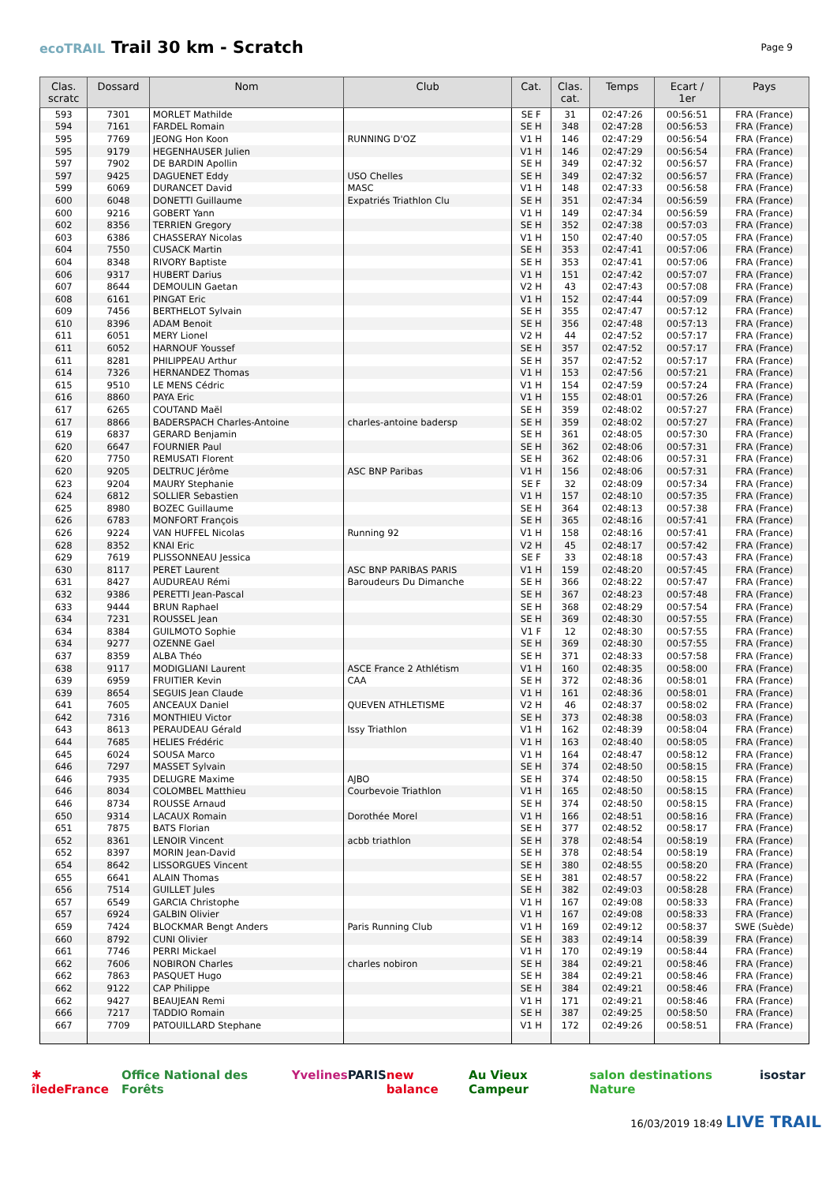ecoTRAIL Trail 30 km - Scratch
Page 9
| Clas. scratc | Dossard | Nom | Club | Cat. | Clas. cat. | Temps | Ecart / 1er | Pays |
| --- | --- | --- | --- | --- | --- | --- | --- | --- |
| 593 | 7301 | MORLET Mathilde | | SE F | 31 | 02:47:26 | 00:56:51 | FRA (France) |
| 594 | 7161 | FARDEL Romain | | SE H | 348 | 02:47:28 | 00:56:53 | FRA (France) |
| 595 | 7769 | JEONG Hon Koon | RUNNING D'OZ | V1 H | 146 | 02:47:29 | 00:56:54 | FRA (France) |
| 595 | 9179 | HEGENHAUSER Julien | | V1 H | 146 | 02:47:29 | 00:56:54 | FRA (France) |
| 597 | 7902 | DE BARDIN Apollin | | SE H | 349 | 02:47:32 | 00:56:57 | FRA (France) |
| 597 | 9425 | DAGUENET Eddy | USO Chelles | SE H | 349 | 02:47:32 | 00:56:57 | FRA (France) |
| 599 | 6069 | DURANCET David | MASC | V1 H | 148 | 02:47:33 | 00:56:58 | FRA (France) |
| 600 | 6048 | DONETTI Guillaume | Expatriés Triathlon Clu | SE H | 351 | 02:47:34 | 00:56:59 | FRA (France) |
| 600 | 9216 | GOBERT Yann | | V1 H | 149 | 02:47:34 | 00:56:59 | FRA (France) |
| 602 | 8356 | TERRIEN Gregory | | SE H | 352 | 02:47:38 | 00:57:03 | FRA (France) |
| 603 | 6386 | CHASSERAY Nicolas | | V1 H | 150 | 02:47:40 | 00:57:05 | FRA (France) |
| 604 | 7550 | CUSACK Martin | | SE H | 353 | 02:47:41 | 00:57:06 | FRA (France) |
| 604 | 8348 | RIVORY Baptiste | | SE H | 353 | 02:47:41 | 00:57:06 | FRA (France) |
| 606 | 9317 | HUBERT Darius | | V1 H | 151 | 02:47:42 | 00:57:07 | FRA (France) |
| 607 | 8644 | DEMOULIN Gaetan | | V2 H | 43 | 02:47:43 | 00:57:08 | FRA (France) |
| 608 | 6161 | PINGAT Eric | | V1 H | 152 | 02:47:44 | 00:57:09 | FRA (France) |
| 609 | 7456 | BERTHELOT Sylvain | | SE H | 355 | 02:47:47 | 00:57:12 | FRA (France) |
| 610 | 8396 | ADAM Benoit | | SE H | 356 | 02:47:48 | 00:57:13 | FRA (France) |
| 611 | 6051 | MERY Lionel | | V2 H | 44 | 02:47:52 | 00:57:17 | FRA (France) |
| 611 | 6052 | HARNOUF Youssef | | SE H | 357 | 02:47:52 | 00:57:17 | FRA (France) |
| 611 | 8281 | PHILIPPEAU Arthur | | SE H | 357 | 02:47:52 | 00:57:17 | FRA (France) |
| 614 | 7326 | HERNANDEZ Thomas | | V1 H | 153 | 02:47:56 | 00:57:21 | FRA (France) |
| 615 | 9510 | LE MENS Cédric | | V1 H | 154 | 02:47:59 | 00:57:24 | FRA (France) |
| 616 | 8860 | PAYA Eric | | V1 H | 155 | 02:48:01 | 00:57:26 | FRA (France) |
| 617 | 6265 | COUTAND Maël | | SE H | 359 | 02:48:02 | 00:57:27 | FRA (France) |
| 617 | 8866 | BADERSPACH Charles-Antoine | charles-antoine badersp | SE H | 359 | 02:48:02 | 00:57:27 | FRA (France) |
| 619 | 6837 | GERARD Benjamin | | SE H | 361 | 02:48:05 | 00:57:30 | FRA (France) |
| 620 | 6647 | FOURNIER Paul | | SE H | 362 | 02:48:06 | 00:57:31 | FRA (France) |
| 620 | 7750 | REMUSATI Florent | | SE H | 362 | 02:48:06 | 00:57:31 | FRA (France) |
| 620 | 9205 | DELTRUC Jérôme | ASC BNP Paribas | V1 H | 156 | 02:48:06 | 00:57:31 | FRA (France) |
| 623 | 9204 | MAURY Stephanie | | SE F | 32 | 02:48:09 | 00:57:34 | FRA (France) |
| 624 | 6812 | SOLLIER Sebastien | | V1 H | 157 | 02:48:10 | 00:57:35 | FRA (France) |
| 625 | 8980 | BOZEC Guillaume | | SE H | 364 | 02:48:13 | 00:57:38 | FRA (France) |
| 626 | 6783 | MONFORT François | | SE H | 365 | 02:48:16 | 00:57:41 | FRA (France) |
| 626 | 9224 | VAN HUFFEL Nicolas | Running 92 | V1 H | 158 | 02:48:16 | 00:57:41 | FRA (France) |
| 628 | 8352 | KNAI Eric | | V2 H | 45 | 02:48:17 | 00:57:42 | FRA (France) |
| 629 | 7619 | PLISSONNEAU Jessica | | SE F | 33 | 02:48:18 | 00:57:43 | FRA (France) |
| 630 | 8117 | PERET Laurent | ASC BNP PARIBAS PARIS | V1 H | 159 | 02:48:20 | 00:57:45 | FRA (France) |
| 631 | 8427 | AUDUREAU Rémi | Baroudeurs Du Dimanche | SE H | 366 | 02:48:22 | 00:57:47 | FRA (France) |
| 632 | 9386 | PERETTI Jean-Pascal | | SE H | 367 | 02:48:23 | 00:57:48 | FRA (France) |
| 633 | 9444 | BRUN Raphael | | SE H | 368 | 02:48:29 | 00:57:54 | FRA (France) |
| 634 | 7231 | ROUSSEL Jean | | SE H | 369 | 02:48:30 | 00:57:55 | FRA (France) |
| 634 | 8384 | GUILMOTO Sophie | | V1 F | 12 | 02:48:30 | 00:57:55 | FRA (France) |
| 634 | 9277 | OZENNE Gael | | SE H | 369 | 02:48:30 | 00:57:55 | FRA (France) |
| 637 | 8359 | ALBA Théo | | SE H | 371 | 02:48:33 | 00:57:58 | FRA (France) |
| 638 | 9117 | MODIGLIANI Laurent | ASCE France 2 Athlétism | V1 H | 160 | 02:48:35 | 00:58:00 | FRA (France) |
| 639 | 6959 | FRUITIER Kevin | CAA | SE H | 372 | 02:48:36 | 00:58:01 | FRA (France) |
| 639 | 8654 | SEGUIS Jean Claude | | V1 H | 161 | 02:48:36 | 00:58:01 | FRA (France) |
| 641 | 7605 | ANCEAUX Daniel | QUEVEN ATHLETISME | V2 H | 46 | 02:48:37 | 00:58:02 | FRA (France) |
| 642 | 7316 | MONTHIEU Victor | | SE H | 373 | 02:48:38 | 00:58:03 | FRA (France) |
| 643 | 8613 | PERAUDEAU Gérald | Issy Triathlon | V1 H | 162 | 02:48:39 | 00:58:04 | FRA (France) |
| 644 | 7685 | HELIES Frédéric | | V1 H | 163 | 02:48:40 | 00:58:05 | FRA (France) |
| 645 | 6024 | SOUSA Marco | | V1 H | 164 | 02:48:47 | 00:58:12 | FRA (France) |
| 646 | 7297 | MASSET Sylvain | | SE H | 374 | 02:48:50 | 00:58:15 | FRA (France) |
| 646 | 7935 | DELUGRE Maxime | AJBO | SE H | 374 | 02:48:50 | 00:58:15 | FRA (France) |
| 646 | 8034 | COLOMBEL Matthieu | Courbevoie Triathlon | V1 H | 165 | 02:48:50 | 00:58:15 | FRA (France) |
| 646 | 8734 | ROUSSE Arnaud | | SE H | 374 | 02:48:50 | 00:58:15 | FRA (France) |
| 650 | 9314 | LACAUX Romain | Dorothée Morel | V1 H | 166 | 02:48:51 | 00:58:16 | FRA (France) |
| 651 | 7875 | BATS Florian | | SE H | 377 | 02:48:52 | 00:58:17 | FRA (France) |
| 652 | 8361 | LENOIR Vincent | acbb triathlon | SE H | 378 | 02:48:54 | 00:58:19 | FRA (France) |
| 652 | 8397 | MORIN Jean-David | | SE H | 378 | 02:48:54 | 00:58:19 | FRA (France) |
| 654 | 8642 | LISSORGUES Vincent | | SE H | 380 | 02:48:55 | 00:58:20 | FRA (France) |
| 655 | 6641 | ALAIN Thomas | | SE H | 381 | 02:48:57 | 00:58:22 | FRA (France) |
| 656 | 7514 | GUILLET Jules | | SE H | 382 | 02:49:03 | 00:58:28 | FRA (France) |
| 657 | 6549 | GARCIA Christophe | | V1 H | 167 | 02:49:08 | 00:58:33 | FRA (France) |
| 657 | 6924 | GALBIN Olivier | | V1 H | 167 | 02:49:08 | 00:58:33 | FRA (France) |
| 659 | 7424 | BLOCKMAR Bengt Anders | Paris Running Club | V1 H | 169 | 02:49:12 | 00:58:37 | SWE (Suède) |
| 660 | 8792 | CUNI Olivier | | SE H | 383 | 02:49:14 | 00:58:39 | FRA (France) |
| 661 | 7746 | PERRI Mickael | | V1 H | 170 | 02:49:19 | 00:58:44 | FRA (France) |
| 662 | 7606 | NOBIRON Charles | charles nobiron | SE H | 384 | 02:49:21 | 00:58:46 | FRA (France) |
| 662 | 7863 | PASQUET Hugo | | SE H | 384 | 02:49:21 | 00:58:46 | FRA (France) |
| 662 | 9122 | CAP Philippe | | SE H | 384 | 02:49:21 | 00:58:46 | FRA (France) |
| 662 | 9427 | BEAUJEAN Remi | | V1 H | 171 | 02:49:21 | 00:58:46 | FRA (France) |
| 666 | 7217 | TADDIO Romain | | SE H | 387 | 02:49:25 | 00:58:50 | FRA (France) |
| 667 | 7709 | PATOUILLARD Stephane | | V1 H | 172 | 02:49:26 | 00:58:51 | FRA (France) |
✱ îledeFrance Office National des Forêts Yvelines PARIS new balance Au Vieux Campeur salon destinations Nature isostar
16/03/2019 18:49 LIVE TRAIL